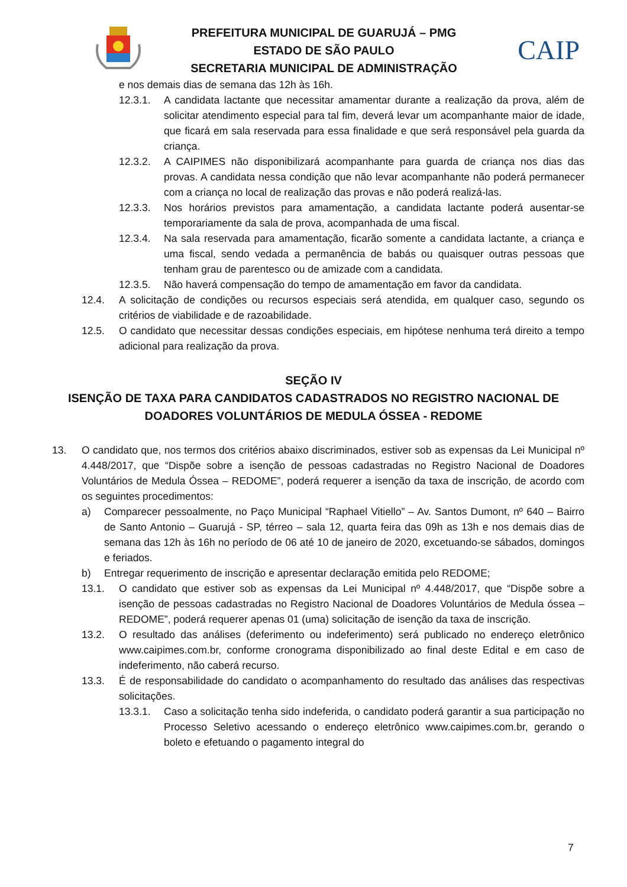PREFEITURA MUNICIPAL DE GUARUJÁ – PMG
ESTADO DE SÃO PAULO
SECRETARIA MUNICIPAL DE ADMINISTRAÇÃO
CAIP
e nos demais dias de semana das 12h às 16h.
12.3.1. A candidata lactante que necessitar amamentar durante a realização da prova, além de solicitar atendimento especial para tal fim, deverá levar um acompanhante maior de idade, que ficará em sala reservada para essa finalidade e que será responsável pela guarda da criança.
12.3.2. A CAIPIMES não disponibilizará acompanhante para guarda de criança nos dias das provas. A candidata nessa condição que não levar acompanhante não poderá permanecer com a criança no local de realização das provas e não poderá realizá-las.
12.3.3. Nos horários previstos para amamentação, a candidata lactante poderá ausentar-se temporariamente da sala de prova, acompanhada de uma fiscal.
12.3.4. Na sala reservada para amamentação, ficarão somente a candidata lactante, a criança e uma fiscal, sendo vedada a permanência de babás ou quaisquer outras pessoas que tenham grau de parentesco ou de amizade com a candidata.
12.3.5. Não haverá compensação do tempo de amamentação em favor da candidata.
12.4. A solicitação de condições ou recursos especiais será atendida, em qualquer caso, segundo os critérios de viabilidade e de razoabilidade.
12.5. O candidato que necessitar dessas condições especiais, em hipótese nenhuma terá direito a tempo adicional para realização da prova.
SEÇÃO IV
ISENÇÃO DE TAXA PARA CANDIDATOS CADASTRADOS NO REGISTRO NACIONAL DE
DOADORES VOLUNTÁRIOS DE MEDULA ÓSSEA - REDOME
13. O candidato que, nos termos dos critérios abaixo discriminados, estiver sob as expensas da Lei Municipal nº 4.448/2017, que “Dispõe sobre a isenção de pessoas cadastradas no Registro Nacional de Doadores Voluntários de Medula Óssea – REDOME”, poderá requerer a isenção da taxa de inscrição, de acordo com os seguintes procedimentos:
a) Comparecer pessoalmente, no Paço Municipal “Raphael Vitiello” – Av. Santos Dumont, nº 640 – Bairro de Santo Antonio – Guarujá - SP, térreo – sala 12, quarta feira das 09h as 13h e nos demais dias de semana das 12h às 16h no período de 06 até 10 de janeiro de 2020, excetuando-se sábados, domingos e feriados.
b) Entregar requerimento de inscrição e apresentar declaração emitida pelo REDOME;
13.1. O candidato que estiver sob as expensas da Lei Municipal nº 4.448/2017, que “Dispõe sobre a isenção de pessoas cadastradas no Registro Nacional de Doadores Voluntários de Medula óssea – REDOME”, poderá requerer apenas 01 (uma) solicitação de isenção da taxa de inscrição.
13.2. O resultado das análises (deferimento ou indeferimento) será publicado no endereço eletrônico www.caipimes.com.br, conforme cronograma disponibilizado ao final deste Edital e em caso de indeferimento, não caberá recurso.
13.3. É de responsabilidade do candidato o acompanhamento do resultado das análises das respectivas solicitações.
13.3.1. Caso a solicitação tenha sido indeferida, o candidato poderá garantir a sua participação no Processo Seletivo acessando o endereço eletrônico www.caipimes.com.br, gerando o boleto e efetuando o pagamento integral do
7